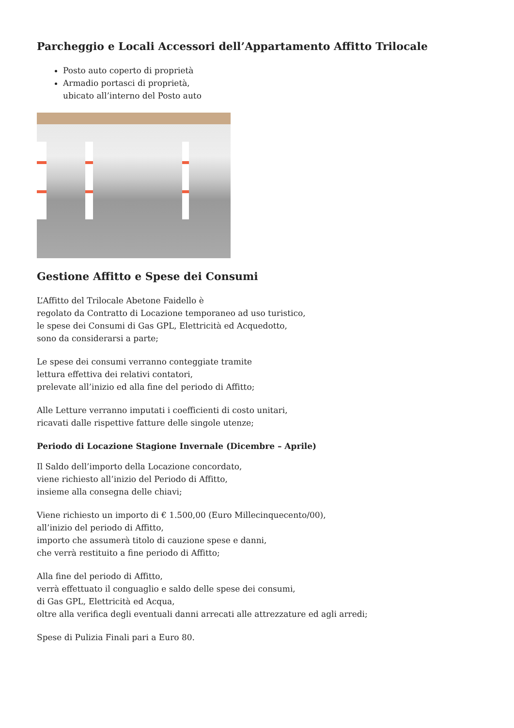Parcheggio e Locali Accessori dell’Appartamento Affitto Trilocale
Posto auto coperto di proprietà
Armadio portasci di proprietà,
ubicato all’interno del Posto auto
Gestione Affitto e Spese dei Consumi
L’Affitto del Trilocale Abetone Faidello è
regolato da Contratto di Locazione temporaneo ad uso turistico,
le spese dei Consumi di Gas GPL, Elettricità ed Acquedotto,
sono da considerarsi a parte;
Le spese dei consumi verranno conteggiate tramite
lettura effettiva dei relativi contatori,
prelevate all’inizio ed alla fine del periodo di Affitto;
Alle Letture verranno imputati i coefficienti di costo unitari,
ricavati dalle rispettive fatture delle singole utenze;
Periodo di Locazione Stagione Invernale (Dicembre – Aprile)
Il Saldo dell’importo della Locazione concordato,
viene richiesto all’inizio del Periodo di Affitto,
insieme alla consegna delle chiavi;
Viene richiesto un importo di € 1.500,00 (Euro Millecinquecento/00),
all’inizio del periodo di Affitto,
importo che assumerà titolo di cauzione spese e danni,
che verrà restituito a fine periodo di Affitto;
Alla fine del periodo di Affitto,
verrà effettuato il conguaglio e saldo delle spese dei consumi,
di Gas GPL, Elettricità ed Acqua,
oltre alla verifica degli eventuali danni arrecati alle attrezzature ed agli arredi;
Spese di Pulizia Finali pari a Euro 80.